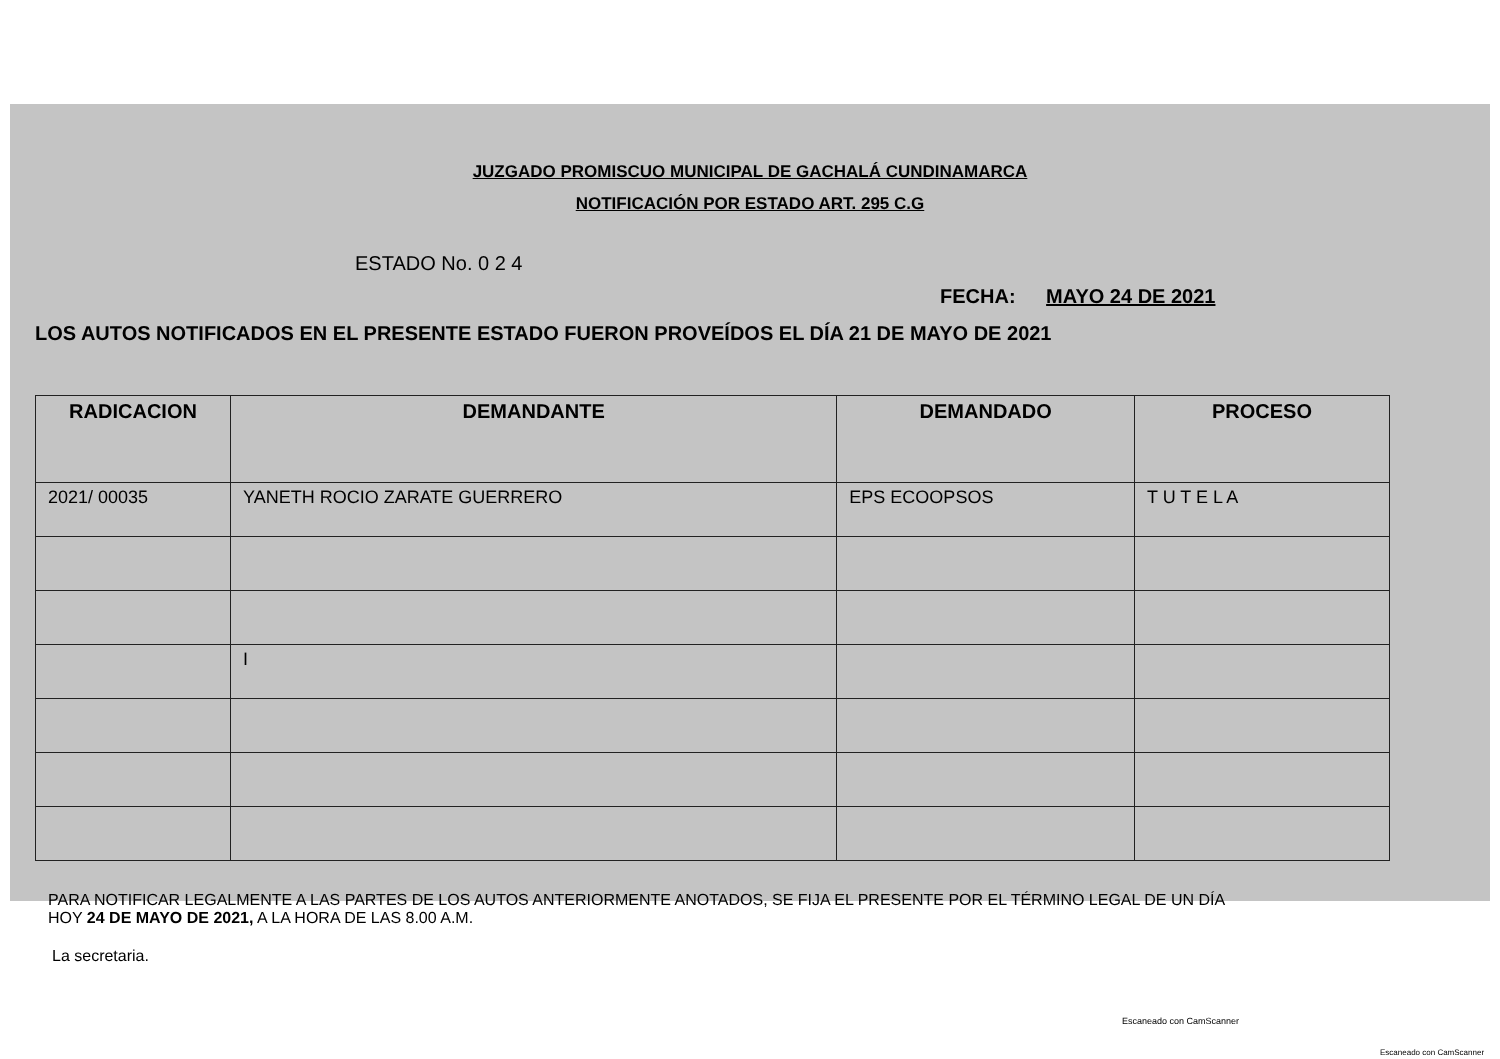JUZGADO PROMISCUO MUNICIPAL DE GACHALÁ CUNDINAMARCA
NOTIFICACIÓN POR ESTADO ART. 295 C.G
ESTADO No. 0 2 4
FECHA: MAYO 24 DE 2021
LOS AUTOS NOTIFICADOS EN EL PRESENTE ESTADO FUERON PROVEÍDOS EL DÍA 21 DE MAYO DE 2021
| RADICACION | DEMANDANTE | DEMANDADO | PROCESO |
| --- | --- | --- | --- |
| 2021/ 00035 | YANETH ROCIO ZARATE GUERRERO | EPS ECOOPSOS | T U T E L A |
| | I | | |
PARA NOTIFICAR LEGALMENTE A LAS PARTES DE LOS AUTOS ANTERIORMENTE ANOTADOS, SE FIJA EL PRESENTE POR EL TÉRMINO LEGAL DE UN DÍA
HOY 24 DE MAYO DE 2021, A LA HORA DE LAS 8.00 A.M.
La secretaria.
Escaneado con CamScanner
Escaneado con CamScanner